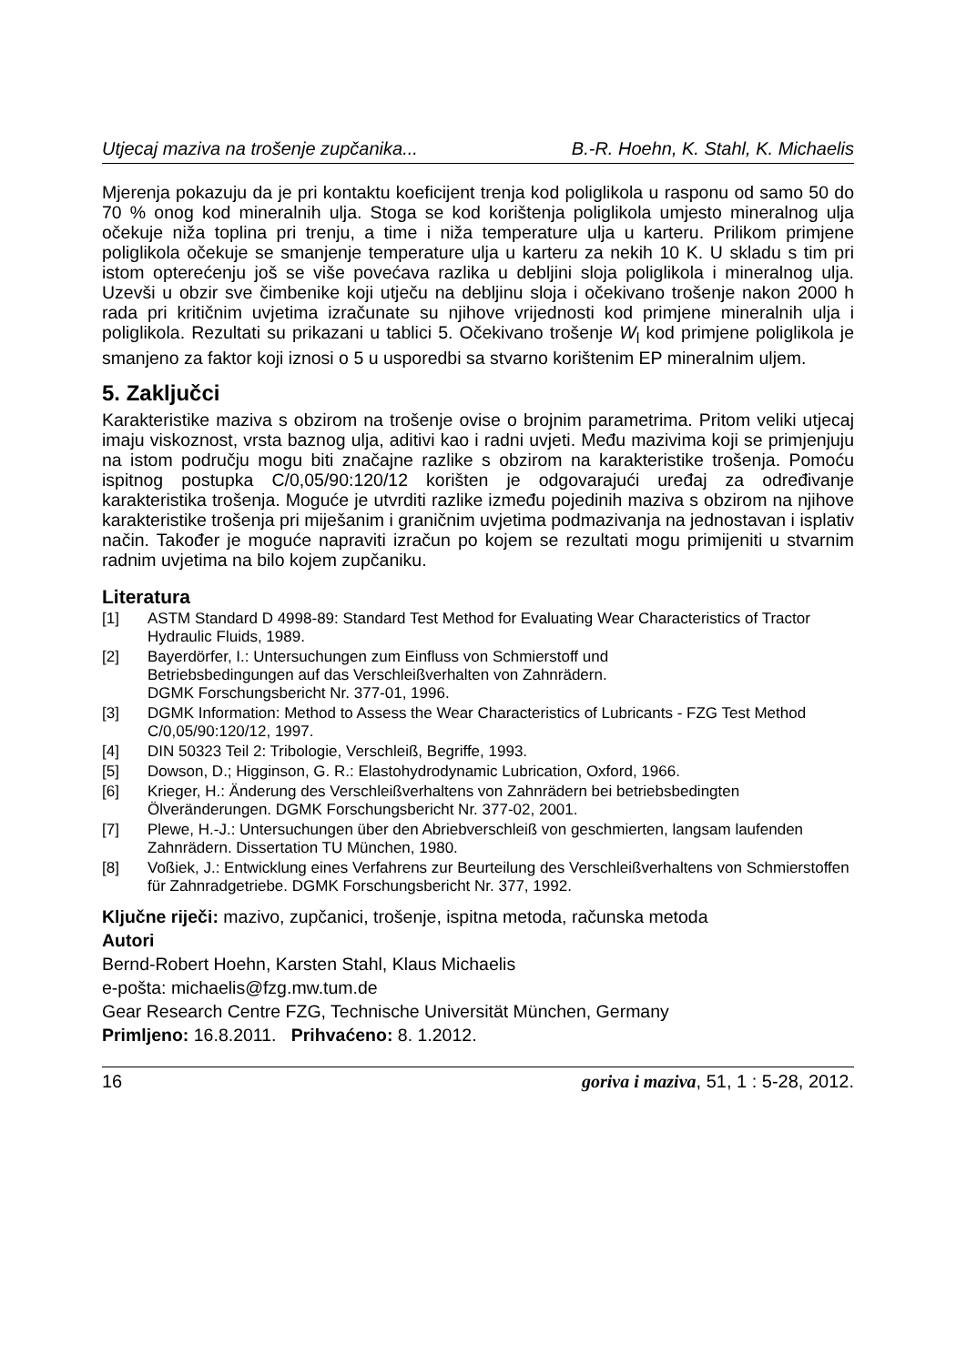Utjecaj maziva na trošenje zupčanika... B.-R. Hoehn, K. Stahl, K. Michaelis
Mjerenja pokazuju da je pri kontaktu koeficijent trenja kod poliglikola u rasponu od samo 50 do 70 % onog kod mineralnih ulja. Stoga se kod korištenja poliglikola umjesto mineralnog ulja očekuje niža toplina pri trenju, a time i niža temperature ulja u karteru. Prilikom primjene poliglikola očekuje se smanjenje temperature ulja u karteru za nekih 10 K. U skladu s tim pri istom opterećenju još se više povećava razlika u debljini sloja poliglikola i mineralnog ulja. Uzevši u obzir sve čimbenike koji utječu na debljinu sloja i očekivano trošenje nakon 2000 h rada pri kritičnim uvjetima izračunate su njihove vrijednosti kod primjene mineralnih ulja i poliglikola. Rezultati su prikazani u tablici 5. Očekivano trošenje W<sub>l</sub> kod primjene poliglikola je smanjeno za faktor koji iznosi o 5 u usporedbi sa stvarno korištenim EP mineralnim uljem.
5. Zaključci
Karakteristike maziva s obzirom na trošenje ovise o brojnim parametrima. Pritom veliki utjecaj imaju viskoznost, vrsta baznog ulja, aditivi kao i radni uvjeti. Među mazivima koji se primjenjuju na istom području mogu biti značajne razlike s obzirom na karakteristike trošenja. Pomoću ispitnog postupka C/0,05/90:120/12 korišten je odgovarajući uređaj za određivanje karakteristika trošenja. Moguće je utvrditi razlike između pojedinih maziva s obzirom na njihove karakteristike trošenja pri miješanim i graničnim uvjetima podmazivanja na jednostavan i isplativ način. Također je moguće napraviti izračun po kojem se rezultati mogu primijeniti u stvarnim radnim uvjetima na bilo kojem zupčaniku.
Literatura
[1] ASTM Standard D 4998-89: Standard Test Method for Evaluating Wear Characteristics of Tractor Hydraulic Fluids, 1989.
[2] Bayerdörfer, I.: Untersuchungen zum Einfluss von Schmierstoff und
Betriebsbedingungen auf das Verschleißverhalten von Zahnrädern.
DGMK Forschungsbericht Nr. 377-01, 1996.
[3] DGMK Information: Method to Assess the Wear Characteristics of Lubricants - FZG Test Method C/0,05/90:120/12, 1997.
[4] DIN 50323 Teil 2: Tribologie, Verschleiß, Begriffe, 1993.
[5] Dowson, D.; Higginson, G. R.: Elastohydrodynamic Lubrication, Oxford, 1966.
[6] Krieger, H.: Änderung des Verschleißverhaltens von Zahnrädern bei betriebsbedingten Ölveränderungen. DGMK Forschungsbericht Nr. 377-02, 2001.
[7] Plewe, H.-J.: Untersuchungen über den Abriebverschleiß von geschmierten, langsam laufenden Zahnrädern. Dissertation TU München, 1980.
[8] Voßiek, J.: Entwicklung eines Verfahrens zur Beurteilung des Verschleißverhaltens von Schmierstoffen für Zahnradgetriebe. DGMK Forschungsbericht Nr. 377, 1992.
Ključne riječi: mazivo, zupčanici, trošenje, ispitna metoda, računska metoda
Autori
Bernd-Robert Hoehn, Karsten Stahl, Klaus Michaelis
e-pošta: michaelis@fzg.mw.tum.de
Gear Research Centre FZG, Technische Universität München, Germany
Primljeno: 16.8.2011. Prihvaćeno: 8. 1.2012.
16 goriva i maziva, 51, 1 : 5-28, 2012.